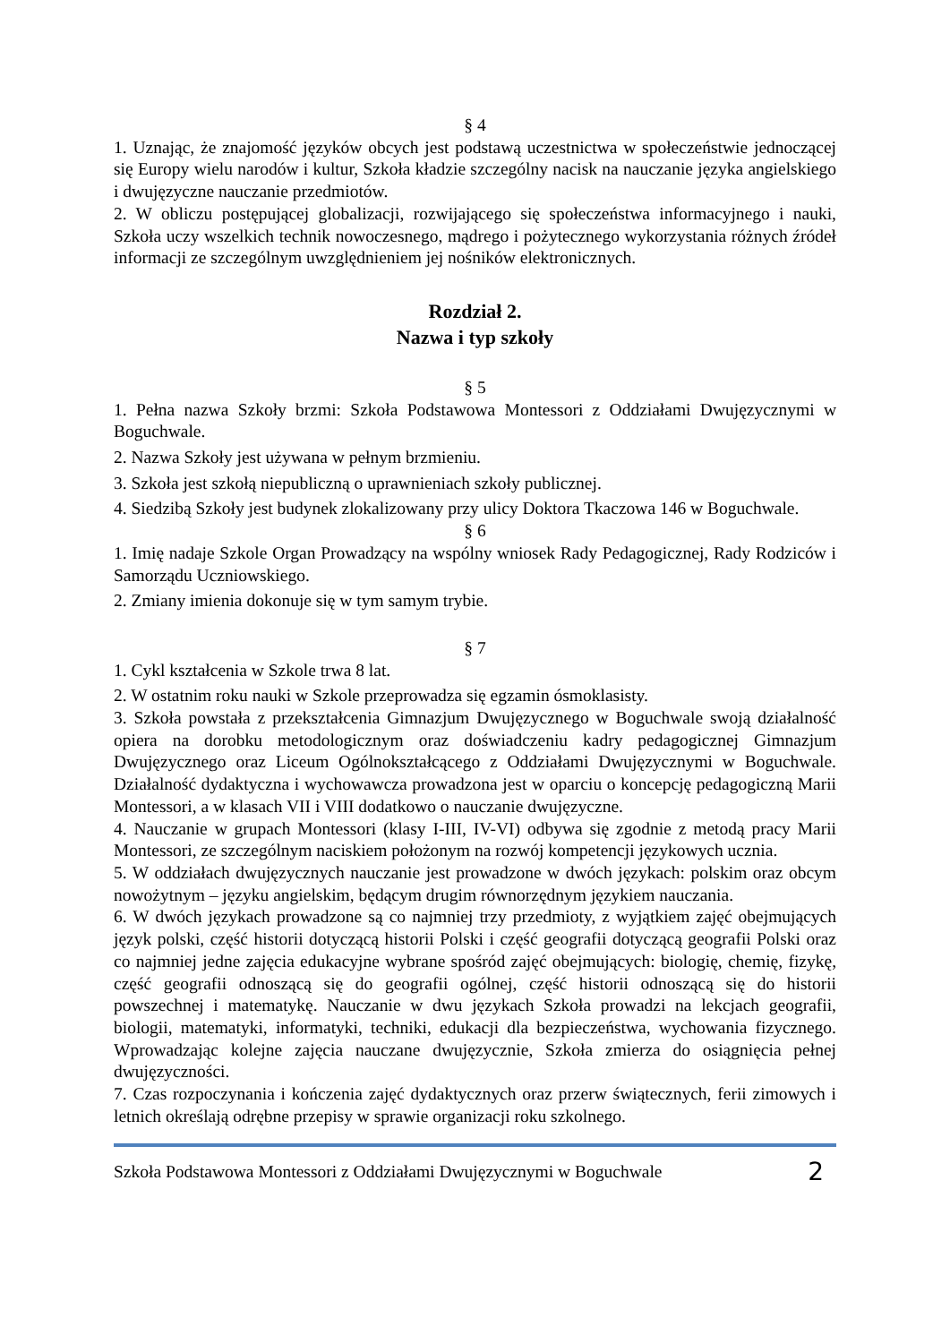§ 4
1. Uznając, że znajomość języków obcych jest podstawą uczestnictwa w społeczeństwie jednoczącej się Europy wielu narodów i kultur, Szkoła kładzie szczególny nacisk na nauczanie języka angielskiego i dwujęzyczne nauczanie przedmiotów.
2. W obliczu postępującej globalizacji, rozwijającego się społeczeństwa informacyjnego i nauki, Szkoła uczy wszelkich technik nowoczesnego, mądrego i pożytecznego wykorzystania różnych źródeł informacji ze szczególnym uwzględnieniem jej nośników elektronicznych.
Rozdział 2.
Nazwa i typ szkoły
§ 5
1. Pełna nazwa Szkoły brzmi: Szkoła Podstawowa Montessori z Oddziałami Dwujęzycznymi w Boguchwale.
2. Nazwa Szkoły jest używana w pełnym brzmieniu.
3. Szkoła jest szkołą niepubliczną o uprawnieniach szkoły publicznej.
4. Siedzibą Szkoły jest budynek zlokalizowany przy ulicy Doktora Tkaczowa 146 w Boguchwale.
§ 6
1. Imię nadaje Szkole Organ Prowadzący na wspólny wniosek Rady Pedagogicznej, Rady Rodziców i Samorządu Uczniowskiego.
2. Zmiany imienia dokonuje się w tym samym trybie.
§ 7
1. Cykl kształcenia w Szkole trwa 8 lat.
2. W ostatnim roku nauki w Szkole przeprowadza się egzamin ósmoklasisty.
3. Szkoła powstała z przekształcenia Gimnazjum Dwujęzycznego w Boguchwale swoją działalność opiera na dorobku metodologicznym oraz doświadczeniu kadry pedagogicznej Gimnazjum Dwujęzycznego oraz Liceum Ogólnokształcącego z Oddziałami Dwujęzycznymi w Boguchwale. Działalność dydaktyczna i wychowawcza prowadzona jest w oparciu o koncepcję pedagogiczną Marii Montessori, a w klasach VII i VIII dodatkowo o nauczanie dwujęzyczne.
4. Nauczanie w grupach Montessori (klasy I-III, IV-VI) odbywa się zgodnie z metodą pracy Marii Montessori, ze szczególnym naciskiem położonym na rozwój kompetencji językowych ucznia.
5. W oddziałach dwujęzycznych nauczanie jest prowadzone w dwóch językach: polskim oraz obcym nowożytnym – języku angielskim, będącym drugim równorzędnym językiem nauczania.
6. W dwóch językach prowadzone są co najmniej trzy przedmioty, z wyjątkiem zajęć obejmujących język polski, część historii dotyczącą historii Polski i część geografii dotyczącą geografii Polski oraz co najmniej jedne zajęcia edukacyjne wybrane spośród zajęć obejmujących: biologię, chemię, fizykę, część geografii odnoszącą się do geografii ogólnej, część historii odnoszącą się do historii powszechnej i matematykę. Nauczanie w dwu językach Szkoła prowadzi na lekcjach geografii, biologii, matematyki, informatyki, techniki, edukacji dla bezpieczeństwa, wychowania fizycznego. Wprowadzając kolejne zajęcia nauczane dwujęzycznie, Szkoła zmierza do osiągnięcia pełnej dwujęzyczności.
7. Czas rozpoczynania i kończenia zajęć dydaktycznych oraz przerw świątecznych, ferii zimowych i letnich określają odrębne przepisy w sprawie organizacji roku szkolnego.
Szkoła Podstawowa Montessori z Oddziałami Dwujęzycznymi w Boguchwale 2